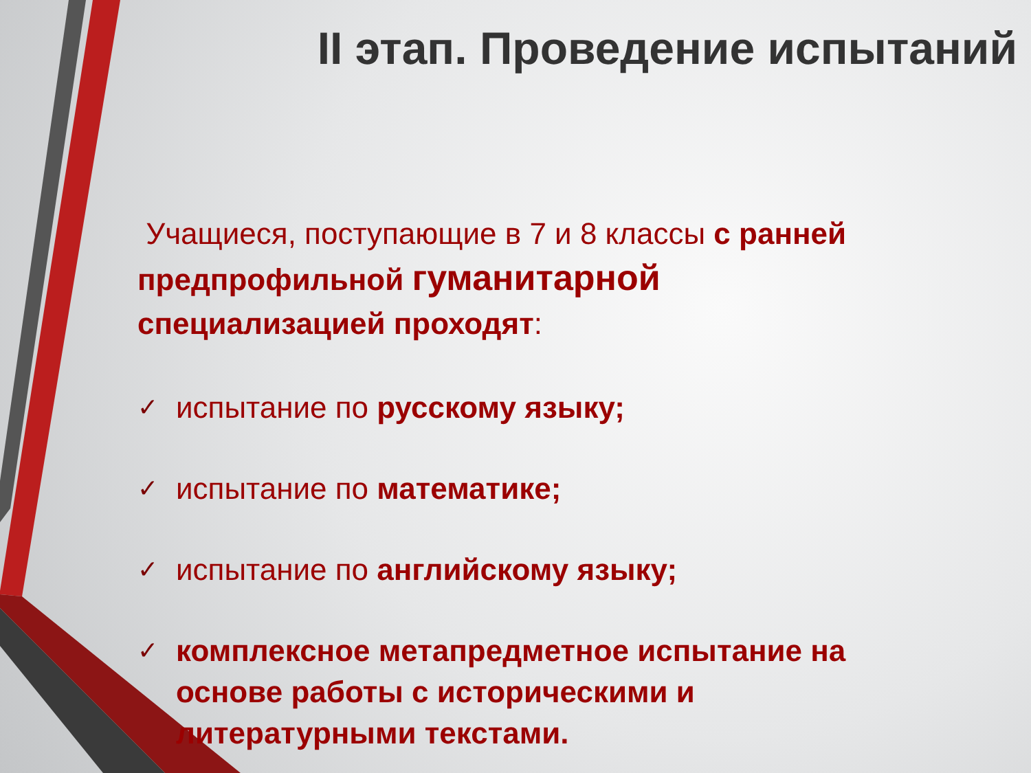II этап. Проведение испытаний
Учащиеся, поступающие в 7 и 8 классы с ранней предпрофильной гуманитарной специализацией проходят:
✓ испытание по русскому языку;
✓ испытание по математике;
✓ испытание по английскому языку;
✓ комплексное метапредметное испытание на основе работы с историческими и литературными текстами.